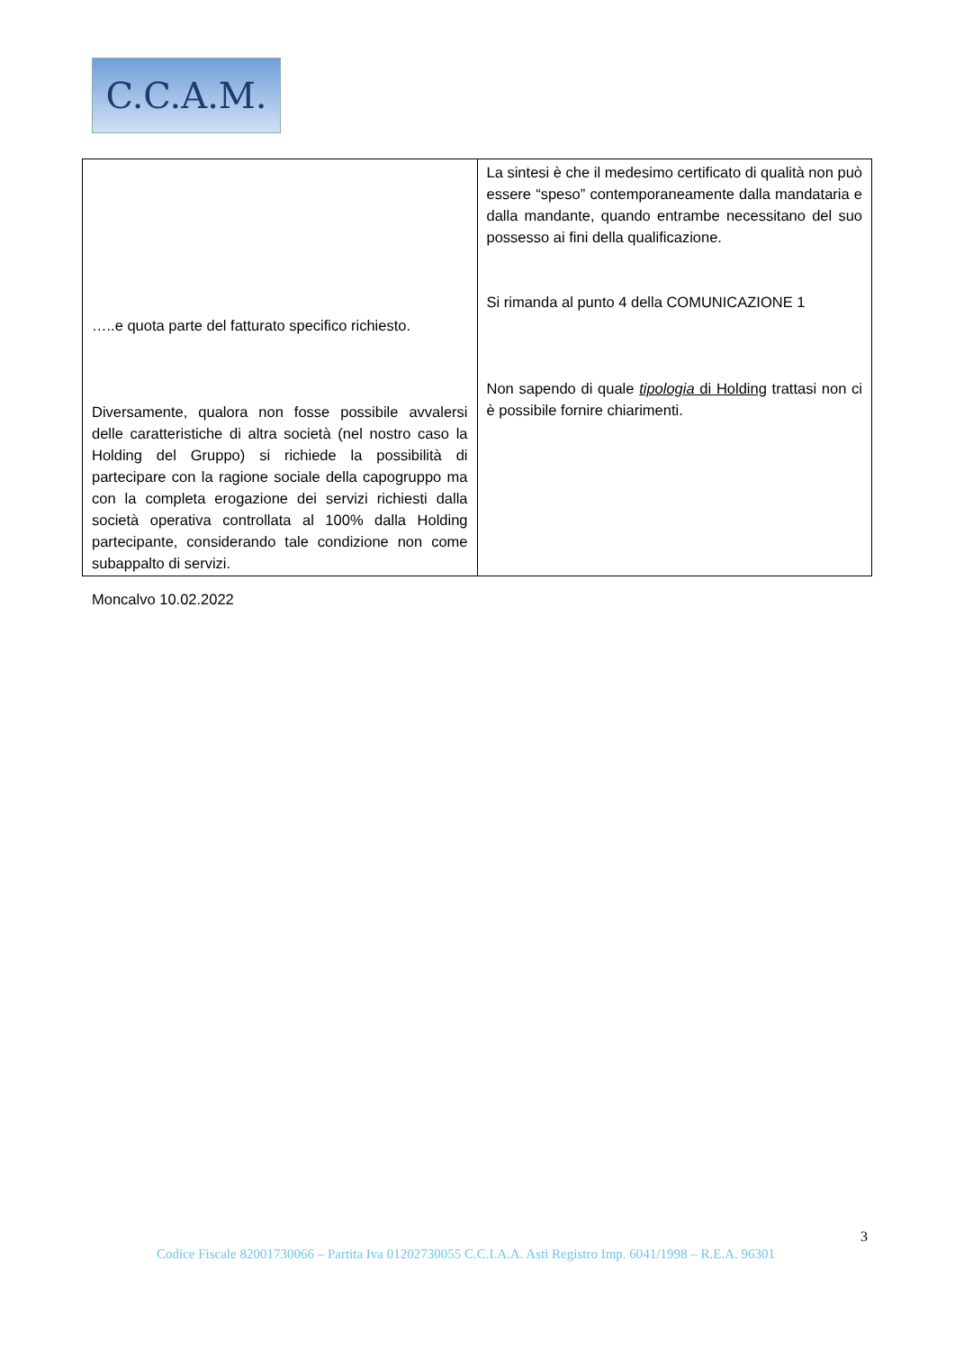C.C.A.M.
| …..e quota parte del fatturato specifico richiesto. Diversamente, qualora non fosse possibile avvalersi delle caratteristiche di altra società (nel nostro caso la Holding del Gruppo) si richiede la possibilità di partecipare con la ragione sociale della capogruppo ma con la completa erogazione dei servizi richiesti dalla società operativa controllata al 100% dalla Holding partecipante, considerando tale condizione non come subappalto di servizi. | La sintesi è che il medesimo certificato di qualità non può essere “speso” contemporaneamente dalla mandataria e dalla mandante, quando entrambe necessitano del suo possesso ai fini della qualificazione. Si rimanda al punto 4 della COMUNICAZIONE 1 Non sapendo di quale tipologia di Holding trattasi non ci è possibile fornire chiarimenti. |
Moncalvo 10.02.2022
3
Codice Fiscale 82001730066 – Partita Iva 01202730055 C.C.I.A.A. Asti Registro Imp. 6041/1998 – R.E.A. 96301